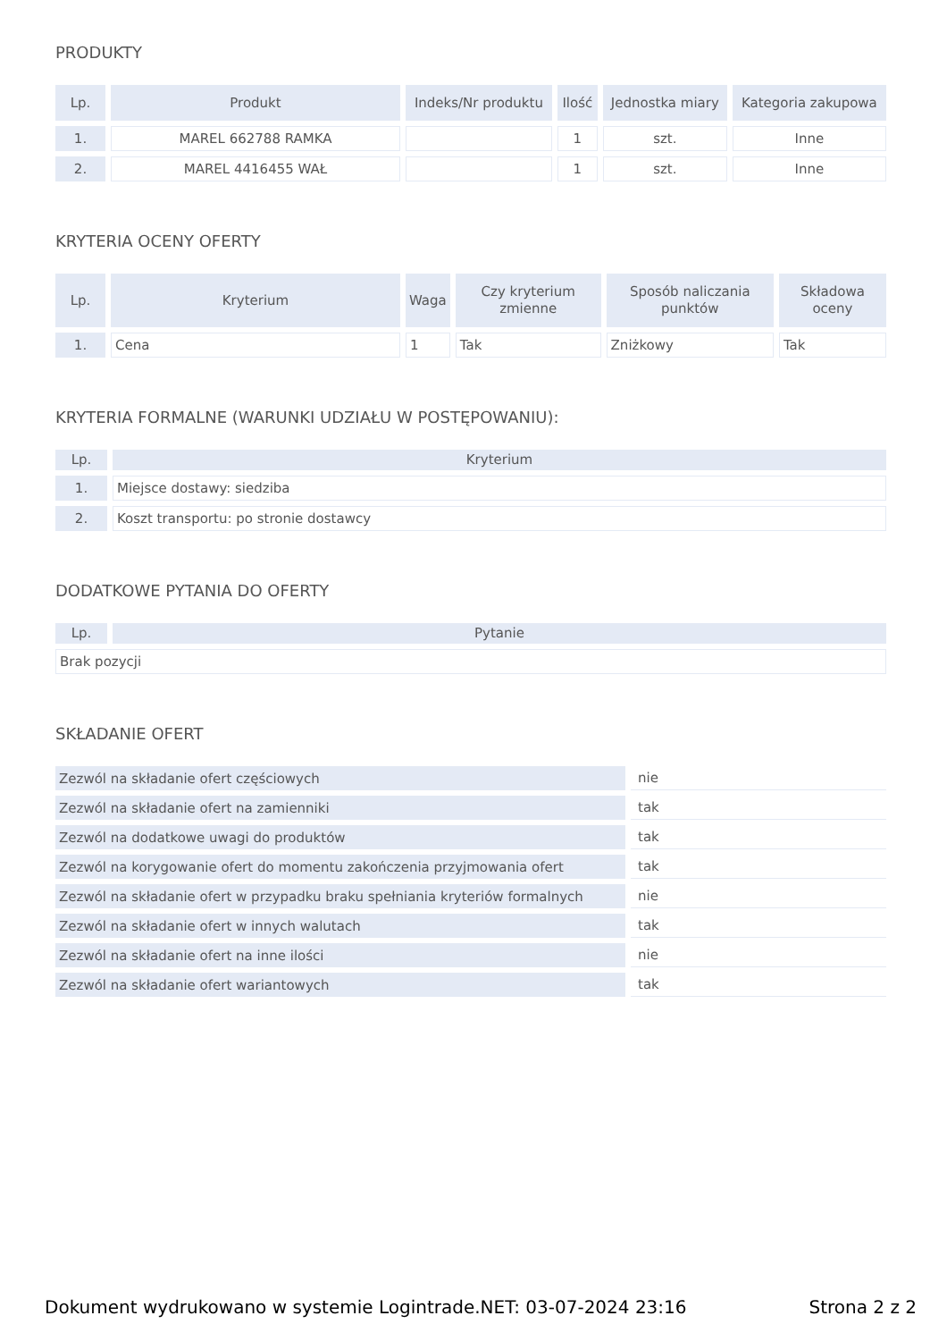PRODUKTY
| Lp. | Produkt | Indeks/Nr produktu | Ilość | Jednostka miary | Kategoria zakupowa |
| --- | --- | --- | --- | --- | --- |
| 1. | MAREL 662788 RAMKA | | 1 | szt. | Inne |
| 2. | MAREL 4416455 WAŁ | | 1 | szt. | Inne |
KRYTERIA OCENY OFERTY
| Lp. | Kryterium | Waga | Czy kryterium zmienne | Sposób naliczania punktów | Składowa oceny |
| --- | --- | --- | --- | --- | --- |
| 1. | Cena | 1 | Tak | Zniżkowy | Tak |
KRYTERIA FORMALNE (WARUNKI UDZIAŁU W POSTĘPOWANIU):
| Lp. | Kryterium |
| --- | --- |
| 1. | Miejsce dostawy: siedziba |
| 2. | Koszt transportu: po stronie dostawcy |
DODATKOWE PYTANIA DO OFERTY
| Lp. | Pytanie |
| --- | --- |
| Brak pozycji | |
SKŁADANIE OFERT
| Zezwól na składanie ofert częściowych | nie |
| Zezwól na składanie ofert na zamienniki | tak |
| Zezwól na dodatkowe uwagi do produktów | tak |
| Zezwól na korygowanie ofert do momentu zakończenia przyjmowania ofert | tak |
| Zezwól na składanie ofert w przypadku braku spełniania kryteriów formalnych | nie |
| Zezwól na składanie ofert w innych walutach | tak |
| Zezwól na składanie ofert na inne ilości | nie |
| Zezwól na składanie ofert wariantowych | tak |
Dokument wydrukowano w systemie Logintrade.NET: 03-07-2024 23:16 Strona 2 z 2